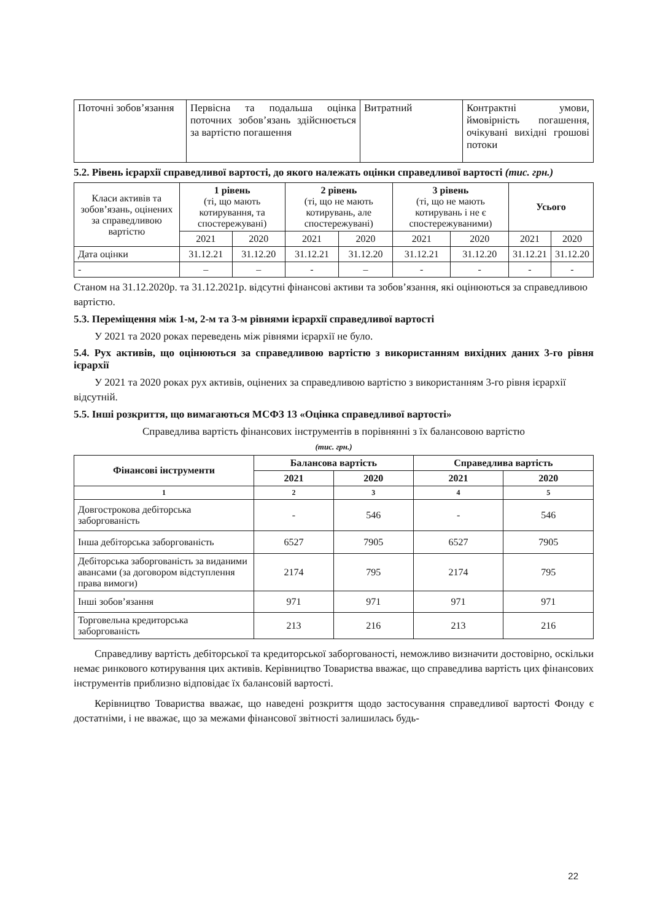| Поточні зобов’язання | Первісна та подальша оцінка поточних зобов’язань здійснюється за вартістю погашення | Витратний | Контрактні умови, ймовірність погашення, очікувані вихідні грошові потоки |
5.2. Рівень ієрархії справедливої вартості, до якого належать оцінки справедливої вартості (тис. грн.)
| Класи активів та зобов’язань, оцінених за справедливою вартістю | 1 рівень (ті, що мають котирування, та спостережувані) | | 2 рівень (ті, що не мають котирувань, але спостережувані) | | 3 рівень (ті, що не мають котирувань і не є спостережуваними) | | Усього | |
| | 2021 | 2020 | 2021 | 2020 | 2021 | 2020 | 2021 | 2020 |
| Дата оцінки | 31.12.21 | 31.12.20 | 31.12.21 | 31.12.20 | 31.12.21 | 31.12.20 | 31.12.21 | 31.12.20 |
| - | – | – | - | – | - | - | - | - |
Станом на 31.12.2020р. та 31.12.2021р. відсутні фінансові активи та зобов’язання, які оцінюються за справедливою вартістю.
5.3. Переміщення між 1-м, 2-м та 3-м рівнями ієрархії справедливої вартості
У 2021 та 2020 роках переведень між рівнями ієрархії не було.
5.4. Рух активів, що оцінюються за справедливою вартістю з використанням вихідних даних 3-го рівня ієрархії
У 2021 та 2020 роках рух активів, оцінених за справедливою вартістю з використанням 3-го рівня ієрархії відсутній.
5.5. Інші розкриття, що вимагаються МСФЗ 13 «Оцінка справедливої вартості»
Справедлива вартість фінансових інструментів в порівнянні з їх балансовою вартістю
(тис. грн.)
| Фінансові інструменти | Балансова вартість | | Справедлива вартість | |
| --- | --- | --- | --- | --- |
| | 2021 | 2020 | 2021 | 2020 |
| 1 | 2 | 3 | 4 | 5 |
| Довгострокова дебіторська заборгованість | - | 546 | - | 546 |
| Інша дебіторська заборгованість | 6527 | 7905 | 6527 | 7905 |
| Дебіторська заборгованість за виданими авансами (за договором відступлення права вимоги) | 2174 | 795 | 2174 | 795 |
| Інші зобов’язання | 971 | 971 | 971 | 971 |
| Торговельна кредиторська заборгованість | 213 | 216 | 213 | 216 |
Справедливу вартість дебіторської та кредиторської заборгованості, неможливо визначити достовірно, оскільки немає ринкового котирування цих активів. Керівництво Товариства вважає, що справедлива вартість цих фінансових інструментів приблизно відповідає їх балансовій вартості.
Керівництво Товариства вважає, що наведені розкриття щодо застосування справедливої вартості Фонду є достатніми, і не вважає, що за межами фінансової звітності залишилась будь-
22